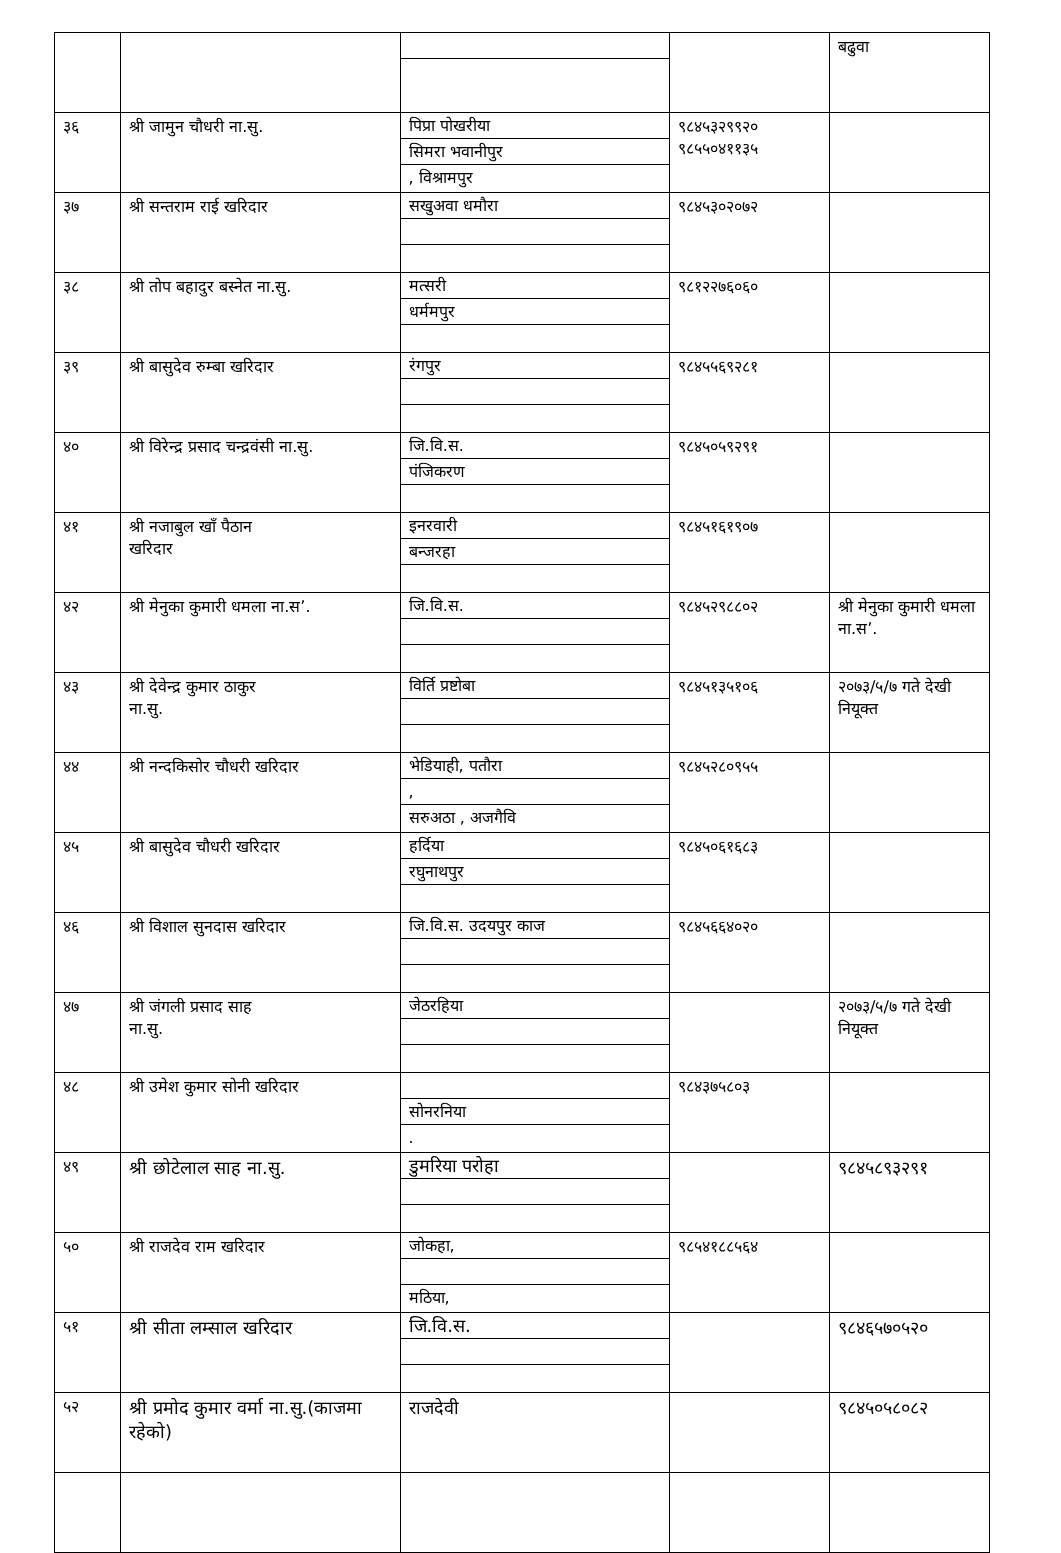| | | | | बढुवा |
| ३६ | श्री जामुन चौधरी ना.सु. | पिप्रा पोखरीया सिमरा भवानीपुर , विश्रामपुर | ९८४५३२९९२० ९८५५०४११३५ | |
| ३७ | श्री सन्तराम राई खरिदार | सखुअवा धमौरा | ९८४५३०२०७२ | |
| ३८ | श्री तोप बहादुर बस्नेत ना.सु. | मत्सरी धर्ममपुर | ९८१२२७६०६० | |
| ३९ | श्री बासुदेव रुम्बा खरिदार | रंगपुर | ९८४५५६९२८१ | |
| ४० | श्री विरेन्द्र प्रसाद चन्द्रवंसी ना.सु. | जि.वि.स. पंजिकरण | ९८४५०५९२९१ | |
| ४१ | श्री नजाबुल खाँ पैठान खरिदार | इनरवारी बन्जरहा | ९८४५१६१९०७ | |
| ४२ | श्री मेनुका कुमारी धमला ना.स’. | जि.वि.स. | ९८४५२९८८०२ | श्री मेनुका कुमारी धमला ना.स’. |
| ४३ | श्री देवेन्द्र कुमार ठाकुर ना.सु. | विर्ति प्रष्टोबा | ९८४५१३५१०६ | २०७३/५/७ गते देखी नियूक्त |
| ४४ | श्री नन्दकिसोर चौधरी खरिदार | भेडियाही, पतौरा , सरुअठा , अजगैवि | ९८४५२८०९५५ | |
| ४५ | श्री बासुदेव चौधरी खरिदार | हर्दिया रघुनाथपुर | ९८४५०६१६८३ | |
| ४६ | श्री विशाल सुनदास खरिदार | जि.वि.स. उदयपुर काज | ९८४५६६४०२० | |
| ४७ | श्री जंगली प्रसाद साह ना.सु. | जेठरहिया | | २०७३/५/७ गते देखी नियूक्त |
| ४८ | श्री उमेश कुमार सोनी खरिदार | सोनरनिया . | ९८४३७५८०३ | |
| ४९ | श्री छोटेलाल साह ना.सु. | डुमरिया परोहा | | ९८४५८९३२९१ |
| ५० | श्री राजदेव राम खरिदार | जोकहा, मठिया, | ९८५४१८८५६४ | |
| ५१ | श्री सीता लम्साल खरिदार | जि.वि.स. | | ९८४६५७०५२० |
| ५२ | श्री प्रमोद कुमार वर्मा ना.सु.(काजमा रहेको) | राजदेवी | | ९८४५०५८०८२ |